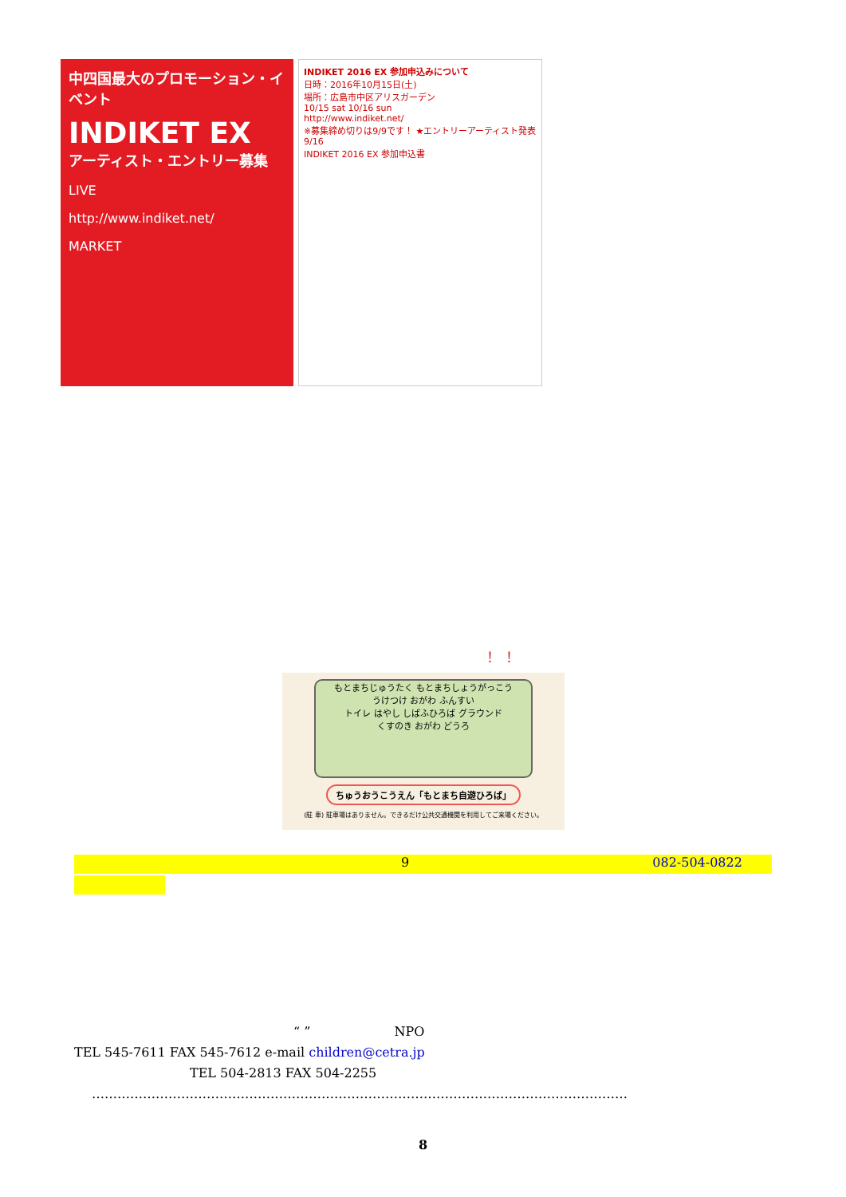中四国最大のプロモーション・イベント
INDIKET EX
アーティスト・エントリー募集
LIVE
http://www.indiket.net/
MARKET
INDIKET 2016 EX 参加申込みについて
日時：2016年10月15日(土)
場所：広島市中区アリスガーデン
10/15 sat 10/16 sun
http://www.indiket.net/
※募集締め切りは9/9です！ ★エントリーアーティスト発表 9/16
INDIKET 2016 EX 参加申込書
！ ！
もとまちじゅうたく もとまちしょうがっこう
うけつけ おがわ ふんすい
トイレ はやし しばふひろば グラウンド
くすのき おがわ どうろ
ちゅうおうこうえん「もとまち自遊ひろば」
(駐 車) 駐車場はありません。できるだけ公共交通機関を利用してご来場ください。
9 082-504-0822
“ ” NPO
TEL 545-7611 FAX 545-7612 e-mail children@cetra.jp
TEL 504-2813 FAX 504-2255
………………………………………………………………………………………………………………
8